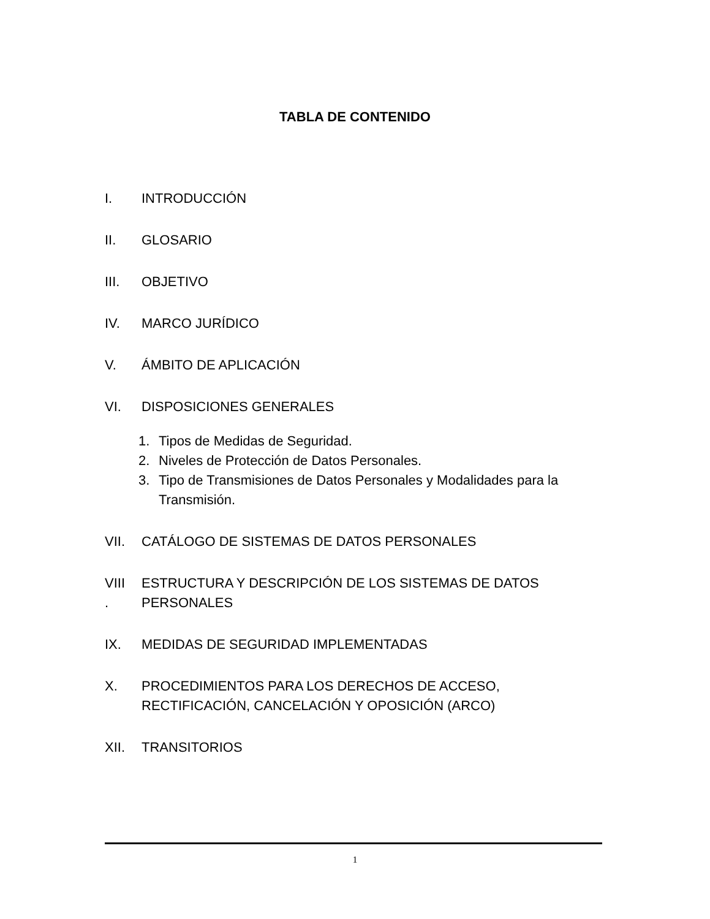TABLA DE CONTENIDO
I. INTRODUCCIÓN
II. GLOSARIO
III. OBJETIVO
IV. MARCO JURÍDICO
V. ÁMBITO DE APLICACIÓN
VI. DISPOSICIONES GENERALES
1. Tipos de Medidas de Seguridad.
2. Niveles de Protección de Datos Personales.
3. Tipo de Transmisiones de Datos Personales y Modalidades para la Transmisión.
VII. CATÁLOGO DE SISTEMAS DE DATOS PERSONALES
VIII
.
ESTRUCTURA Y DESCRIPCIÓN DE LOS SISTEMAS DE DATOS PERSONALES
IX. MEDIDAS DE SEGURIDAD IMPLEMENTADAS
X. PROCEDIMIENTOS PARA LOS DERECHOS DE ACCESO, RECTIFICACIÓN, CANCELACIÓN Y OPOSICIÓN (ARCO)
XII. TRANSITORIOS
1